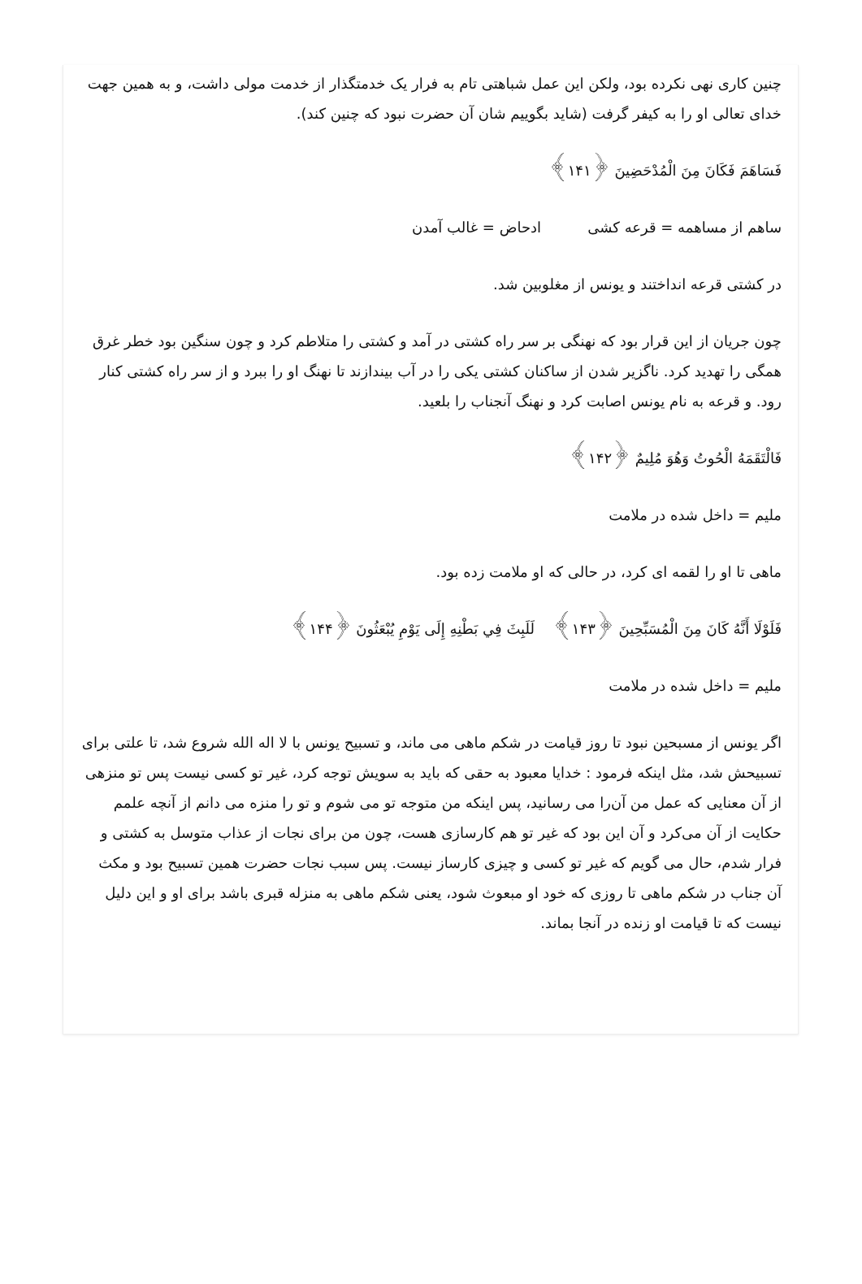چنین کاری نهی نکرده بود، ولکن این عمل شباهتی تام به فرار یک خدمتگذار از خدمت مولی داشت، و به همین جهت خدای تعالی او را به کیفر گرفت (شاید بگوییم شان آن حضرت نبود که چنین کند).
فَسَاهَمَ فَكَانَ مِنَ الْمُدْحَضِينَ ﴿۱۴۱﴾
ساهم از مساهمه = قرعه کشی ادحاض = غالب آمدن
در کشتی قرعه انداختند و یونس از مغلوبین شد.
چون جریان از این قرار بود که نهنگی بر سر راه کشتی در آمد و کشتی را متلاطم کرد و چون سنگین بود خطر غرق همگی را تهدید کرد. ناگزیر شدن از ساکنان کشتی یکی را در آب بیندازند تا نهنگ او را ببرد و از سر راه کشتی کنار رود. و قرعه به نام یونس اصابت کرد و نهنگ آنجناب را بلعید.
فَالْتَقَمَهُ الْحُوتُ وَهُوَ مُلِيمٌ ﴿۱۴۲﴾
ملیم = داخل شده در ملامت
ماهی تا او را لقمه ای کرد، در حالی که او ملامت زده بود.
فَلَوْلَا أَنَّهُ كَانَ مِنَ الْمُسَبِّحِينَ ﴿۱۴۳﴾ لَلَبِثَ فِي بَطْنِهِ إِلَى يَوْمِ يُبْعَثُونَ ﴿۱۴۴﴾
ملیم = داخل شده در ملامت
اگر یونس از مسبحین نبود تا روز قیامت در شکم ماهی می ماند، و تسبیح یونس با لا اله الله شروع شد، تا علتی برای تسبیحش شد، مثل اینکه فرمود : خدایا معبود به حقی که باید به سویش توجه کرد، غیر تو کسی نیست پس تو منزهی از آن معنایی که عمل من آن‌را می رسانید، پس اینکه من متوجه تو می شوم و تو را منزه می دانم از آنچه علمم حکایت از آن می‌کرد و آن این بود که غیر تو هم کارسازی هست، چون من برای نجات از عذاب متوسل به کشتی و فرار شدم، حال می گویم که غیر تو کسی و چیزی کارساز نیست. پس سبب نجات حضرت همین تسبیح بود و مکث آن جناب در شکم ماهی تا روزی که خود او مبعوث شود، یعنی شکم ماهی به منزله قبری باشد برای او و این دلیل نیست که تا قیامت او زنده در آنجا بماند.